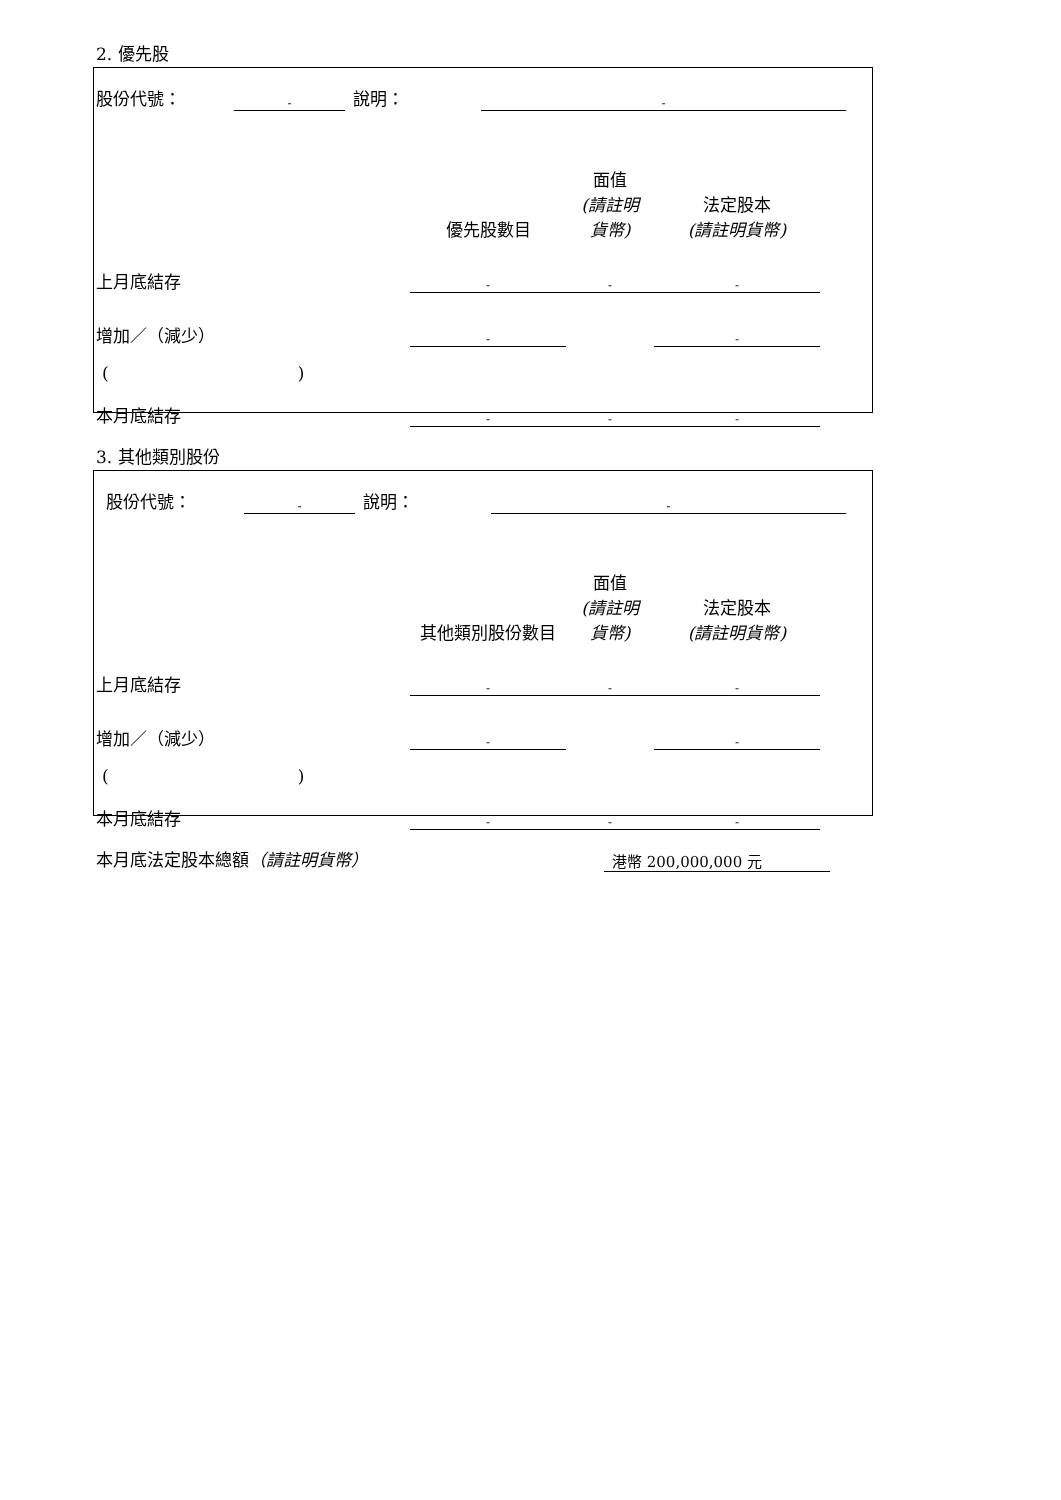2. 優先股
| 股份代號： | - | 說明： | - | |
| | 優先股數目 | 面值 (請註明貨幣) | 法定股本 (請註明貨幣) | |
| 上月底結存 | - | - | - | |
| 增加／（減少） | - | | - | |
| ( ) | | | | |
| 本月底結存 | - | - | - | |
3. 其他類別股份
| 股份代號： | - | 說明： | - | |
| | 其他類別股份數目 | 面值 (請註明貨幣) | 法定股本 (請註明貨幣) | |
| 上月底結存 | - | - | - | |
| 增加／（減少） | - | | - | |
| ( ) | | | | |
| 本月底結存 | - | - | - | |
| 本月底法定股本總額 （請註明貨幣） | 港幣 200,000,000 元 | |